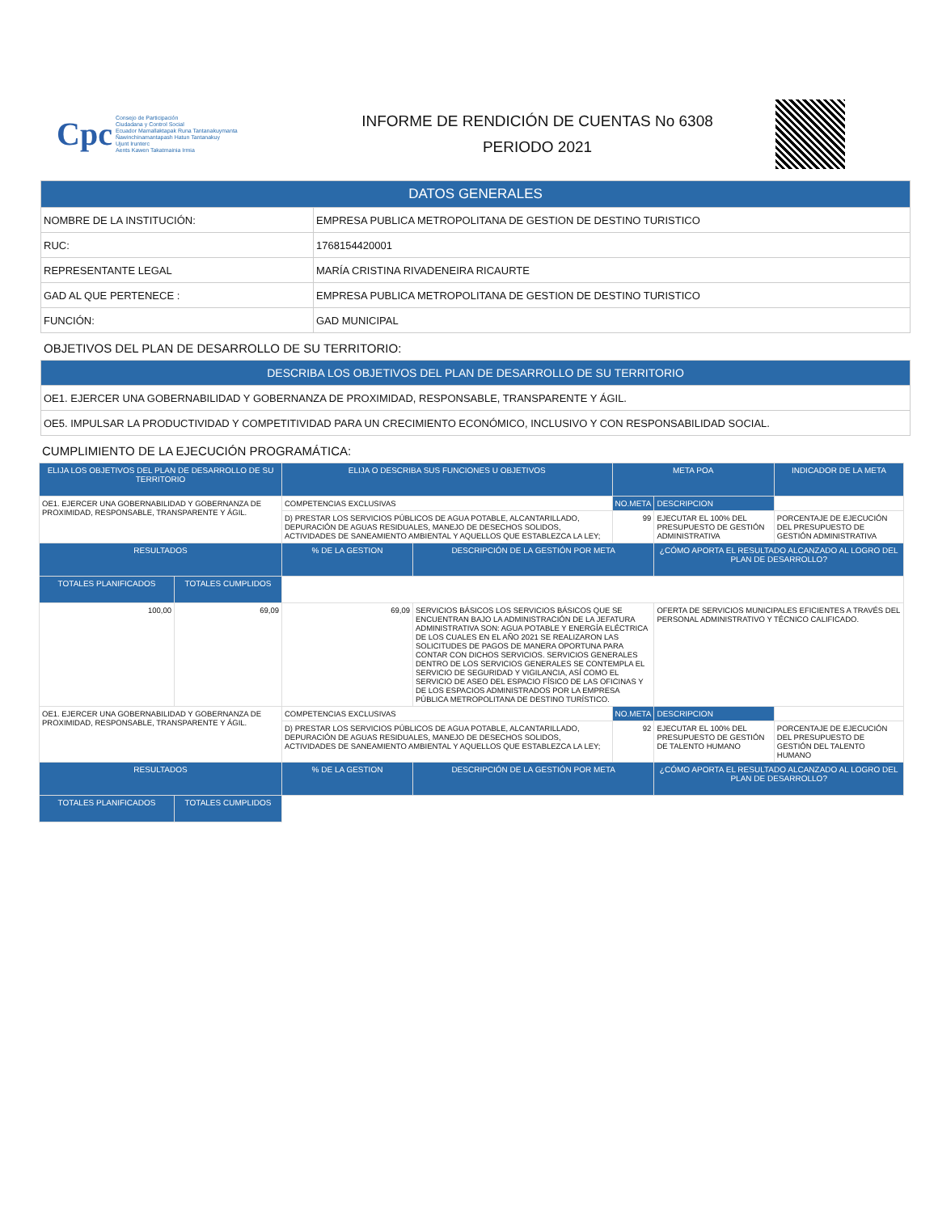Cpc
Consejo de Participación
Ciudadana y Control Social
Ecuador Mamallaktapak Runa Tantanakuymanta
Ñawinchinamantapash Hatun Tantanakuy
Ujunt Irunterc
Aents Kawen Takatmainia Irmia
INFORME DE RENDICIÓN DE CUENTAS No 6308
PERIODO 2021
| DATOS GENERALES | |
| --- | --- |
| NOMBRE DE LA INSTITUCIÓN: | EMPRESA PUBLICA METROPOLITANA DE GESTION DE DESTINO TURISTICO |
| RUC: | 1768154420001 |
| REPRESENTANTE LEGAL | MARÍA CRISTINA RIVADENEIRA RICAURTE |
| GAD AL QUE PERTENECE : | EMPRESA PUBLICA METROPOLITANA DE GESTION DE DESTINO TURISTICO |
| FUNCIÓN: | GAD MUNICIPAL |
OBJETIVOS DEL PLAN DE DESARROLLO DE SU TERRITORIO:
| DESCRIBA LOS OBJETIVOS DEL PLAN DE DESARROLLO DE SU TERRITORIO |
| --- |
| OE1. EJERCER UNA GOBERNABILIDAD Y GOBERNANZA DE PROXIMIDAD, RESPONSABLE, TRANSPARENTE Y ÁGIL. |
| OE5. IMPULSAR LA PRODUCTIVIDAD Y COMPETITIVIDAD PARA UN CRECIMIENTO ECONÓMICO, INCLUSIVO Y CON RESPONSABILIDAD SOCIAL. |
CUMPLIMIENTO DE LA EJECUCIÓN PROGRAMÁTICA:
| ELIJA LOS OBJETIVOS DEL PLAN DE DESARROLLO DE SU TERRITORIO | | ELIJA O DESCRIBA SUS FUNCIONES U OBJETIVOS | | META POA | | INDICADOR DE LA META |
| --- | --- | --- | --- | --- | --- | --- |
| OE1. EJERCER UNA GOBERNABILIDAD Y GOBERNANZA DE PROXIMIDAD, RESPONSABLE, TRANSPARENTE Y ÁGIL. | | COMPETENCIAS EXCLUSIVAS | | NO.META | DESCRIPCION | |
| | | D) PRESTAR LOS SERVICIOS PÚBLICOS DE AGUA POTABLE, ALCANTARILLADO, DEPURACIÓN DE AGUAS RESIDUALES, MANEJO DE DESECHOS SOLIDOS, ACTIVIDADES DE SANEAMIENTO AMBIENTAL Y AQUELLOS QUE ESTABLEZCA LA LEY; | | 99 | EJECUTAR EL 100% DEL PRESUPUESTO DE GESTIÓN ADMINISTRATIVA | PORCENTAJE DE EJECUCIÓN DEL PRESUPUESTO DE GESTIÓN ADMINISTRATIVA |
| RESULTADOS | | % DE LA GESTION | DESCRIPCIÓN DE LA GESTIÓN POR META | | ¿CÓMO APORTA EL RESULTADO ALCANZADO AL LOGRO DEL PLAN DE DESARROLLO? | |
| TOTALES PLANIFICADOS | TOTALES CUMPLIDOS | | | | | |
| 100,00 | 69,09 | 69,09 | SERVICIOS BÁSICOS LOS SERVICIOS BÁSICOS QUE SE ENCUENTRAN BAJO LA ADMINISTRACIÓN DE LA JEFATURA ADMINISTRATIVA SON: AGUA POTABLE Y ENERGÍA ELÉCTRICA DE LOS CUALES EN EL AÑO 2021 SE REALIZARON LAS SOLICITUDES DE PAGOS DE MANERA OPORTUNA PARA CONTAR CON DICHOS SERVICIOS. SERVICIOS GENERALES DENTRO DE LOS SERVICIOS GENERALES SE CONTEMPLA EL SERVICIO DE SEGURIDAD Y VIGILANCIA, ASÍ COMO EL SERVICIO DE ASEO DEL ESPACIO FÍSICO DE LAS OFICINAS Y DE LOS ESPACIOS ADMINISTRADOS POR LA EMPRESA PÚBLICA METROPOLITANA DE DESTINO TURÍSTICO. | | OFERTA DE SERVICIOS MUNICIPALES EFICIENTES A TRAVÉS DEL PERSONAL ADMINISTRATIVO Y TÉCNICO CALIFICADO. | |
| OE1. EJERCER UNA GOBERNABILIDAD Y GOBERNANZA DE PROXIMIDAD, RESPONSABLE, TRANSPARENTE Y ÁGIL. | | COMPETENCIAS EXCLUSIVAS | | NO.META | DESCRIPCION | |
| | | D) PRESTAR LOS SERVICIOS PÚBLICOS DE AGUA POTABLE, ALCANTARILLADO, DEPURACIÓN DE AGUAS RESIDUALES, MANEJO DE DESECHOS SOLIDOS, ACTIVIDADES DE SANEAMIENTO AMBIENTAL Y AQUELLOS QUE ESTABLEZCA LA LEY; | | 92 | EJECUTAR EL 100% DEL PRESUPUESTO DE GESTIÓN DE TALENTO HUMANO | PORCENTAJE DE EJECUCIÓN DEL PRESUPUESTO DE GESTIÓN DEL TALENTO HUMANO |
| RESULTADOS | | % DE LA GESTION | DESCRIPCIÓN DE LA GESTIÓN POR META | | ¿CÓMO APORTA EL RESULTADO ALCANZADO AL LOGRO DEL PLAN DE DESARROLLO? | |
| TOTALES PLANIFICADOS | TOTALES CUMPLIDOS | | | | | |